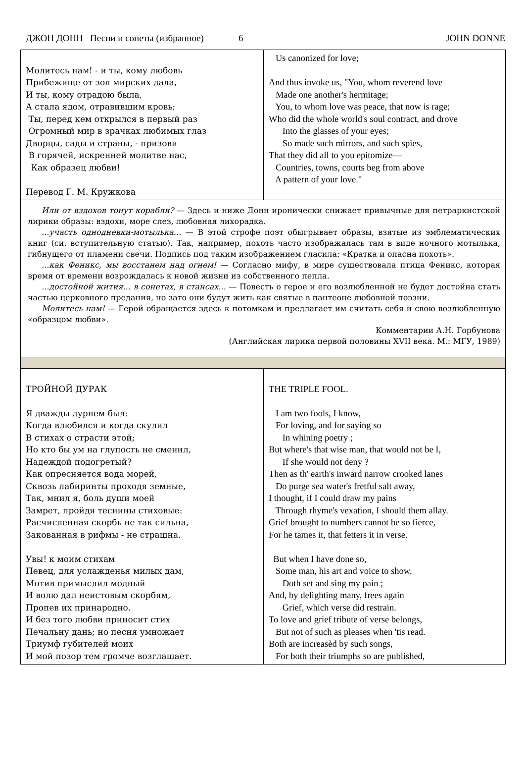ДЖОН ДОНН Песни и сонеты (избранное) 6 JOHN DONNE
| Молитесь нам! - и ты, кому любовь Прибежище от зол мирских дала, И ты, кому отрадою была, А стала ядом, отравившим кровь; Ты, перед кем открылся в первый раз Огромный мир в зрачках любимых глаз Дворцы, сады и страны, - призови В горячей, искренней молитве нас, Как образец любви! Перевод Г. М. Кружкова | Us canonized for love; And thus invoke us, "You, whom reverend love Made one another's hermitage; You, to whom love was peace, that now is rage; Who did the whole world's soul contract, and drove Into the glasses of your eyes; So made such mirrors, and such spies, That they did all to you epitomize— Countries, towns, courts beg from above A pattern of your love." |
| Или от вздохов тонут корабли? — Здесь и ниже Донн иронически снижает привычные для петраркистской лирики образы: вздохи, море слез, любовная лихорадка. ...участь однодневки-мотылька... — В этой строфе поэт обыгрывает образы, взятые из эмблематических книг (си. вступительную статью). Так, например, похоть часто изображалась там в виде ночного мотылька, гибнущего от пламени свечи. Подпись под таким изображением гласила: «Кратка и опасна похоть». ...как Феникс, мы восстанем над огнем! — Согласно мифу, в мире существовала птица Феникс, которая время от времени возрождалась к новой жизни из собственного пепла. ...достойной жития... в сонетах, в стансах... — Повесть о герое и его возлюбленной не будет достойна стать частью церковного предания, но зато они будут жить как святые в пантеоне любовной поэзии. Молитесь нам! — Герой обращается здесь к потомкам и предлагает им считать себя и свою возлюбленную «образцом любви». Комментарии А.Н. Горбунова (Английская лирика первой половины XVII века. М.: МГУ, 1989) | |
| ТРОЙНОЙ ДУРАК Я дважды дурнем был: Когда влюбился и когда скулил В стихах о страсти этой; Но кто бы ум на глупость не сменил, Надеждой подогретый? Как опресняется вода морей, Сквозь лабиринты проходя земные, Так, мнил я, боль души моей Замрет, пройдя теснины стиховые: Расчисленная скорбь не так сильна, Закованная в рифмы - не страшна. Увы! к моим стихам Певец, для услажденья милых дам, Мотив примыслил модный И волю дал неистовым скорбям, Пропев их принародно. И без того любви приносит стих Печальну дань; но песня умножает Триумф губителей моих И мой позор тем громче возглашает. | THE TRIPLE FOOL. I am two fools, I know, For loving, and for saying so In whining poetry ; But where's that wise man, that would not be I, If she would not deny ? Then as th' earth's inward narrow crooked lanes Do purge sea water's fretful salt away, I thought, if I could draw my pains Through rhyme's vexation, I should them allay. Grief brought to numbers cannot be so fierce, For he tames it, that fetters it in verse. But when I have done so, Some man, his art and voice to show, Doth set and sing my pain ; And, by delighting many, frees again Grief, which verse did restrain. To love and grief tribute of verse belongs, But not of such as pleases when 'tis read. Both are increasèd by such songs, For both their triumphs so are published, |